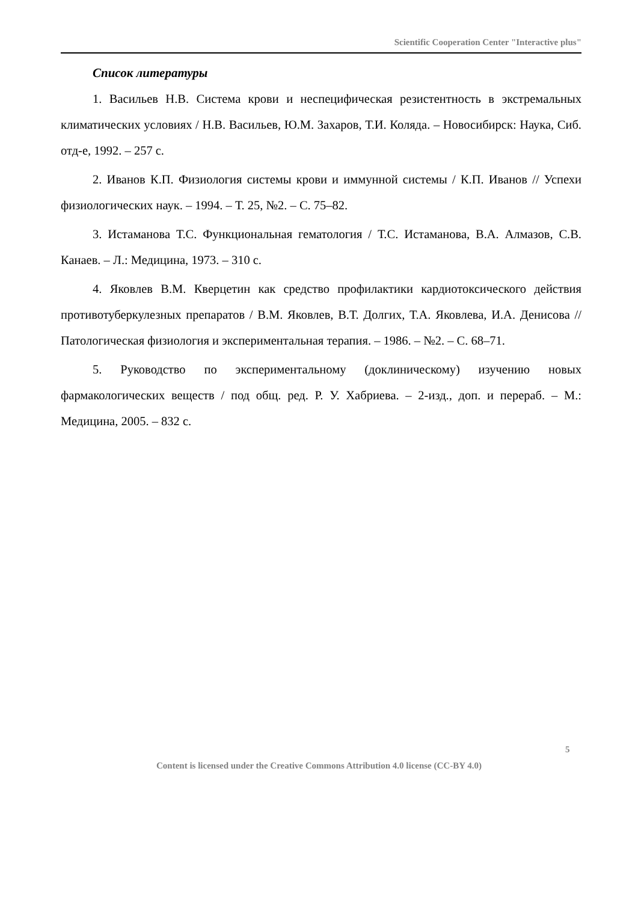Scientific Cooperation Center "Interactive plus"
Список литературы
1. Васильев Н.В. Система крови и неспецифическая резистентность в экстремальных климатических условиях / Н.В. Васильев, Ю.М. Захаров, Т.И. Коляда. – Новосибирск: Наука, Сиб. отд-е, 1992. – 257 с.
2. Иванов К.П. Физиология системы крови и иммунной системы / К.П. Иванов // Успехи физиологических наук. – 1994. – Т. 25, №2. – С. 75–82.
3. Истаманова Т.С. Функциональная гематология / Т.С. Истаманова, В.А. Алмазов, С.В. Канаев. – Л.: Медицина, 1973. – 310 с.
4. Яковлев В.М. Кверцетин как средство профилактики кардиотоксического действия противотуберкулезных препаратов / В.М. Яковлев, В.Т. Долгих, Т.А. Яковлева, И.А. Денисова // Патологическая физиология и экспериментальная терапия. – 1986. – №2. – С. 68–71.
5. Руководство по экспериментальному (доклиническому) изучению новых фармакологических веществ / под общ. ред. Р. У. Хабриева. – 2-изд., доп. и перераб. – М.: Медицина, 2005. – 832 с.
5
Content is licensed under the Creative Commons Attribution 4.0 license (CC-BY 4.0)